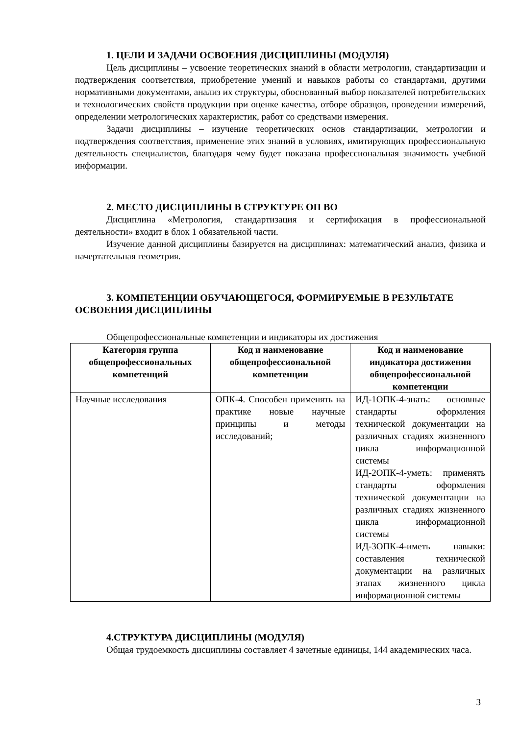1. ЦЕЛИ И ЗАДАЧИ ОСВОЕНИЯ ДИСЦИПЛИНЫ (МОДУЛЯ)
Цель дисциплины – усвоение теоретических знаний в области метрологии, стандартизации и подтверждения соответствия, приобретение умений и навыков работы со стандартами, другими нормативными документами, анализ их структуры, обоснованный выбор показателей потребительских и технологических свойств продукции при оценке качества, отборе образцов, проведении измерений, определении метрологических характеристик, работ со средствами измерения.
Задачи дисциплины – изучение теоретических основ стандартизации, метрологии и подтверждения соответствия, применение этих знаний в условиях, имитирующих профессиональную деятельность специалистов, благодаря чему будет показана профессиональная значимость учебной информации.
2. МЕСТО ДИСЦИПЛИНЫ В СТРУКТУРЕ ОП ВО
Дисциплина «Метрология, стандартизация и сертификация в профессиональной деятельности» входит в блок 1 обязательной части.
Изучение данной дисциплины базируется на дисциплинах: математический анализ, физика и начертательная геометрия.
3. КОМПЕТЕНЦИИ ОБУЧАЮЩЕГОСЯ, ФОРМИРУЕМЫЕ В РЕЗУЛЬТАТЕ
ОСВОЕНИЯ ДИСЦИПЛИНЫ
Общепрофессиональные компетенции и индикаторы их достижения
| Категория группа общепрофессиональных компетенций | Код и наименование общепрофессиональной компетенции | Код и наименование индикатора достижения общепрофессиональной компетенции |
| --- | --- | --- |
| Научные исследования | ОПК-4. Способен применять на практике новые научные принципы и методы исследований; | ИД-1ОПК-4-знать: основные стандарты оформления технической документации на различных стадиях жизненного цикла информационной системы ИД-2ОПК-4-уметь: применять стандарты оформления технической документации на различных стадиях жизненного цикла информационной системы ИД-3ОПК-4-иметь навыки: составления технической документации на различных этапах жизненного цикла информационной системы |
4.СТРУКТУРА ДИСЦИПЛИНЫ (МОДУЛЯ)
Общая трудоемкость дисциплины составляет 4 зачетные единицы, 144 академических часа.
3